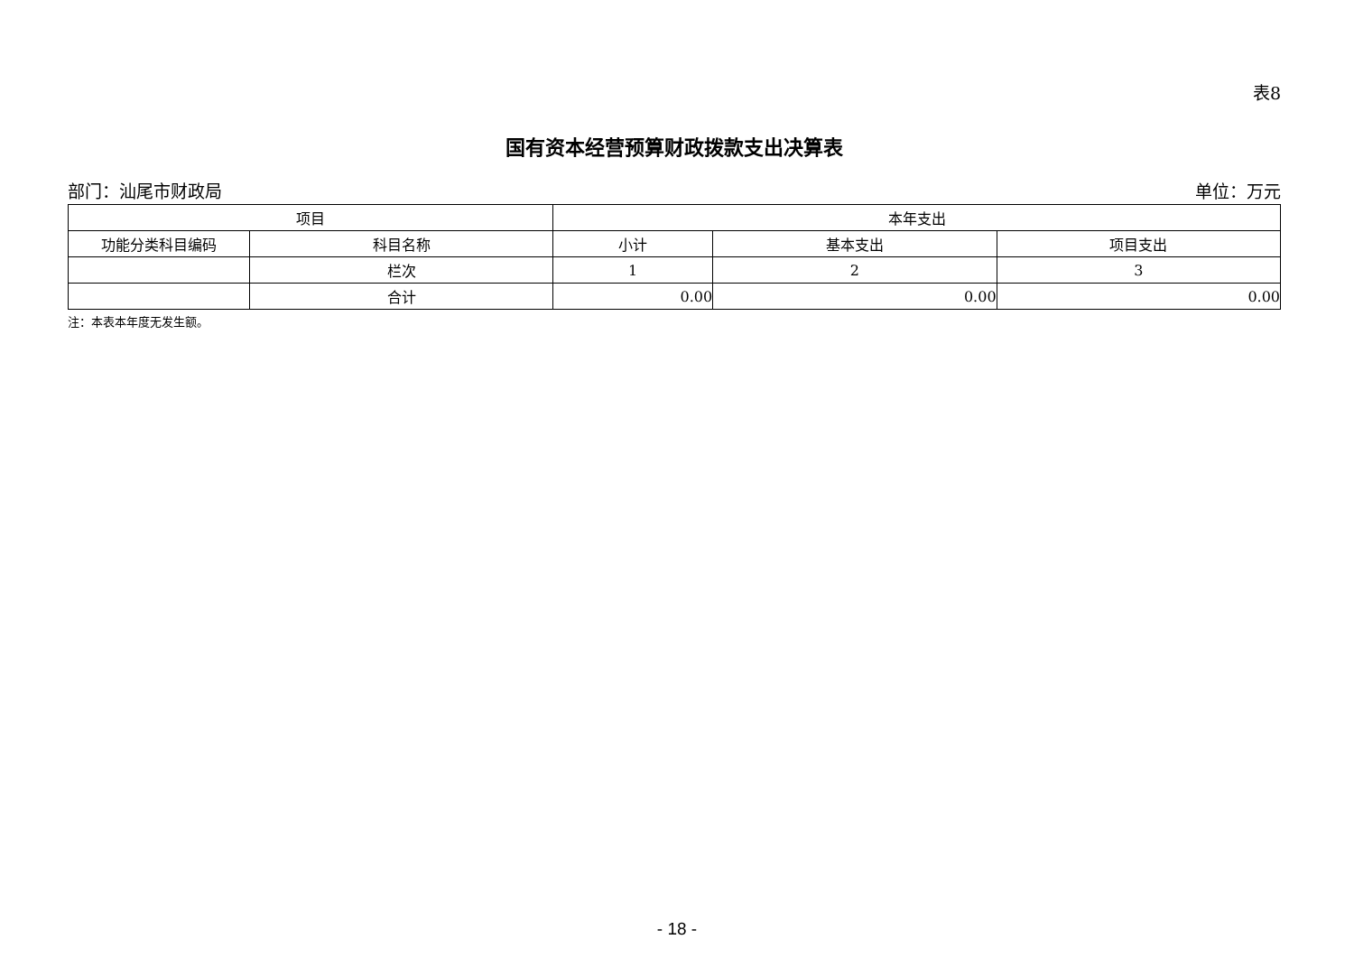表8
国有资本经营预算财政拨款支出决算表
部门：汕尾市财政局 单位：万元
| 项目 | | 本年支出 | | |
| --- | --- | --- | --- | --- |
| 功能分类科目编码 | 科目名称 | 小计 | 基本支出 | 项目支出 |
| | 栏次 | 1 | 2 | 3 |
| | 合计 | 0.00 | 0.00 | 0.00 |
注：本表本年度无发生额。
- 18 -